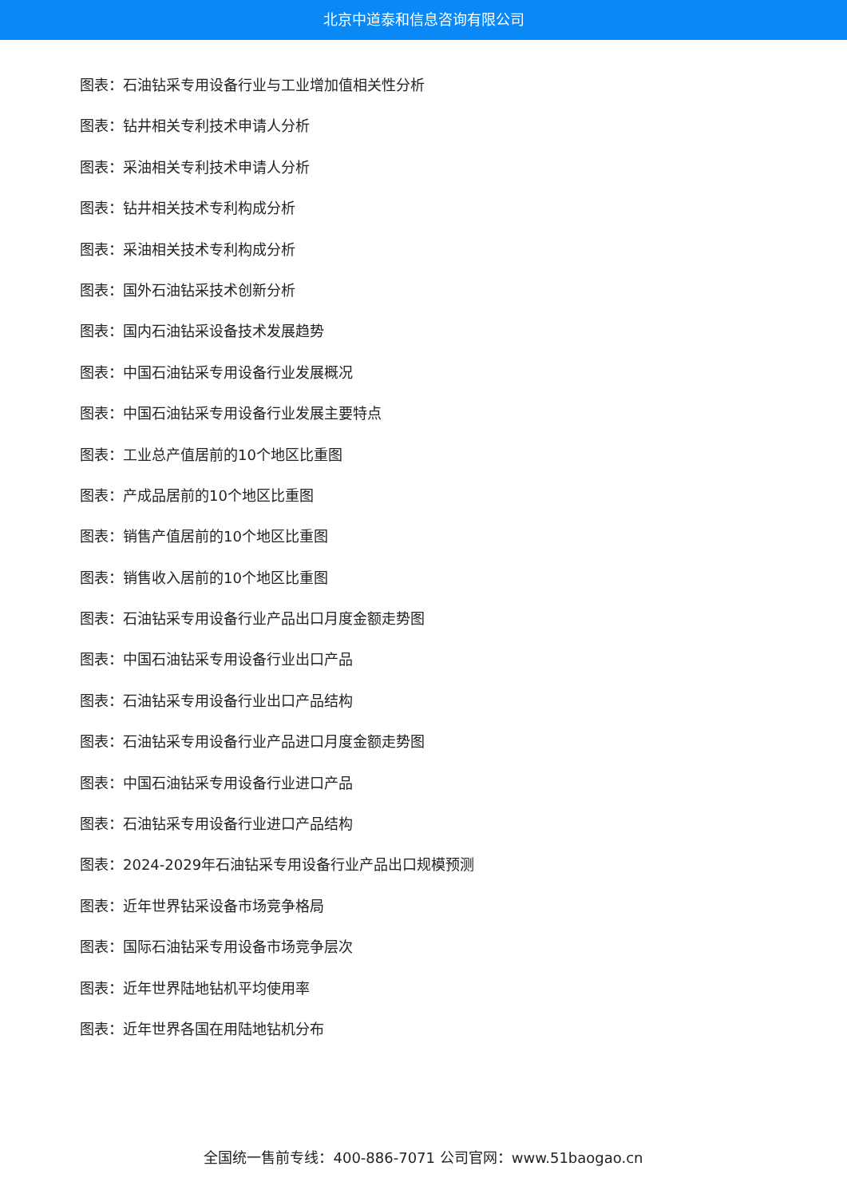北京中道泰和信息咨询有限公司
图表：石油钻采专用设备行业与工业增加值相关性分析
图表：钻井相关专利技术申请人分析
图表：采油相关专利技术申请人分析
图表：钻井相关技术专利构成分析
图表：采油相关技术专利构成分析
图表：国外石油钻采技术创新分析
图表：国内石油钻采设备技术发展趋势
图表：中国石油钻采专用设备行业发展概况
图表：中国石油钻采专用设备行业发展主要特点
图表：工业总产值居前的10个地区比重图
图表：产成品居前的10个地区比重图
图表：销售产值居前的10个地区比重图
图表：销售收入居前的10个地区比重图
图表：石油钻采专用设备行业产品出口月度金额走势图
图表：中国石油钻采专用设备行业出口产品
图表：石油钻采专用设备行业出口产品结构
图表：石油钻采专用设备行业产品进口月度金额走势图
图表：中国石油钻采专用设备行业进口产品
图表：石油钻采专用设备行业进口产品结构
图表：2024-2029年石油钻采专用设备行业产品出口规模预测
图表：近年世界钻采设备市场竞争格局
图表：国际石油钻采专用设备市场竞争层次
图表：近年世界陆地钻机平均使用率
图表：近年世界各国在用陆地钻机分布
全国统一售前专线：400-886-7071 公司官网：www.51baogao.cn